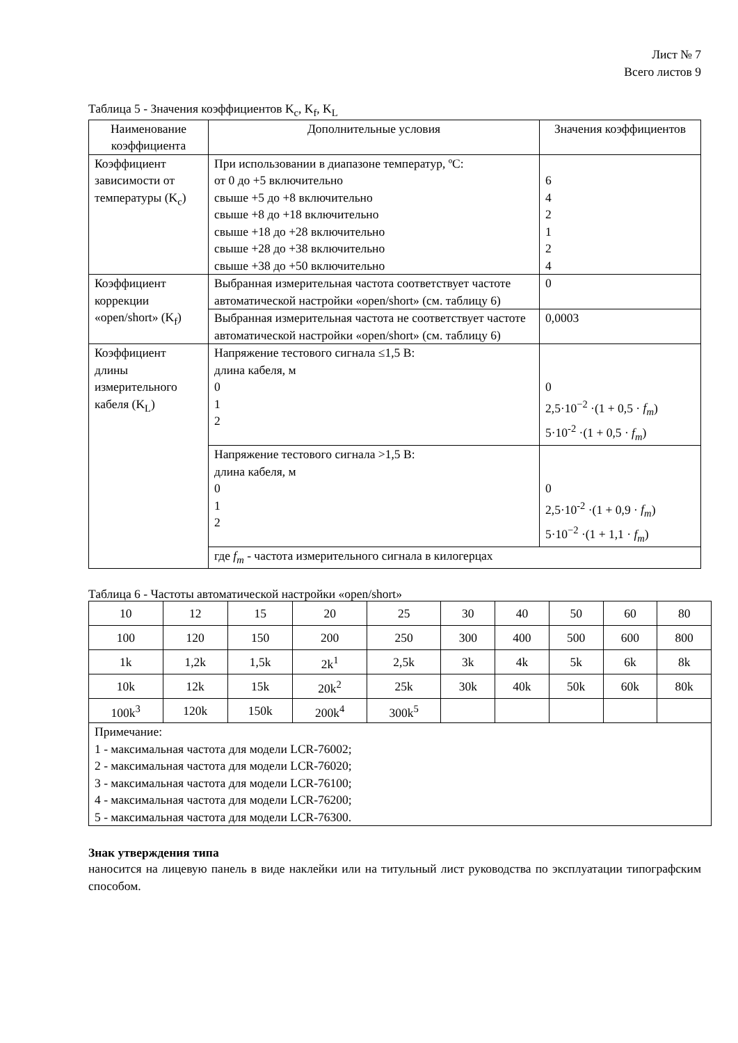Лист № 7
Всего листов 9
Таблица 5 - Значения коэффициентов K<sub>c</sub>, K<sub>f</sub>, K<sub>L</sub>
| Наименование коэффициента | Дополнительные условия | Значения коэффициентов |
| --- | --- | --- |
| Коэффициент зависимости от температуры (K<sub>c</sub>) | При использовании в диапазоне температур, ºС: от 0 до +5 включительно свыше +5 до +8 включительно свыше +8 до +18 включительно свыше +18 до +28 включительно свыше +28 до +38 включительно свыше +38 до +50 включительно | 6 4 2 1 2 4 |
| Коэффициент коррекции «open/short» (K<sub>f</sub>) | Выбранная измерительная частота соответствует частоте автоматической настройки «open/short» (см. таблицу 6) | 0 |
| | Выбранная измерительная частота не соответствует частоте автоматической настройки «open/short» (см. таблицу 6) | 0,0003 |
| Коэффициент длины измерительного кабеля (K<sub>L</sub>) | Напряжение тестового сигнала ≤1,5 В: длина кабеля, м 0 1 2 | 0 2,5·10<sup>−2</sup> ·(1 + 0,5 · f<sub>m</sub> ) 5·10<sup>-2</sup> ·(1 + 0,5 · f<sub>m</sub> ) |
| | Напряжение тестового сигнала >1,5 В: длина кабеля, м 0 1 2 | 0 2,5·10<sup>-2</sup> ·(1 + 0,9 · f<sub>m</sub> ) 5·10<sup>−2</sup> ·(1 + 1,1 · f<sub>m</sub> ) |
| | где f<sub>m</sub> - частота измерительного сигнала в килогерцах | |
Таблица 6 - Частоты автоматической настройки «open/short»
| 10 | 12 | 15 | 20 | 25 | 30 | 40 | 50 | 60 | 80 |
| 100 | 120 | 150 | 200 | 250 | 300 | 400 | 500 | 600 | 800 |
| 1k | 1,2k | 1,5k | 2k<sup>1</sup> | 2,5k | 3k | 4k | 5k | 6k | 8k |
| 10k | 12k | 15k | 20k<sup>2</sup> | 25k | 30k | 40k | 50k | 60k | 80k |
| 100k<sup>3</sup> | 120k | 150k | 200k<sup>4</sup> | 300k<sup>5</sup> | | | | | |
| Примечание: 1 - максимальная частота для модели LCR-76002; 2 - максимальная частота для модели LCR-76020; 3 - максимальная частота для модели LCR-76100; 4 - максимальная частота для модели LCR-76200; 5 - максимальная частота для модели LCR-76300. | | | | | | | | | |
Знак утверждения типа
наносится на лицевую панель в виде наклейки или на титульный лист руководства по эксплуатации типографским способом.